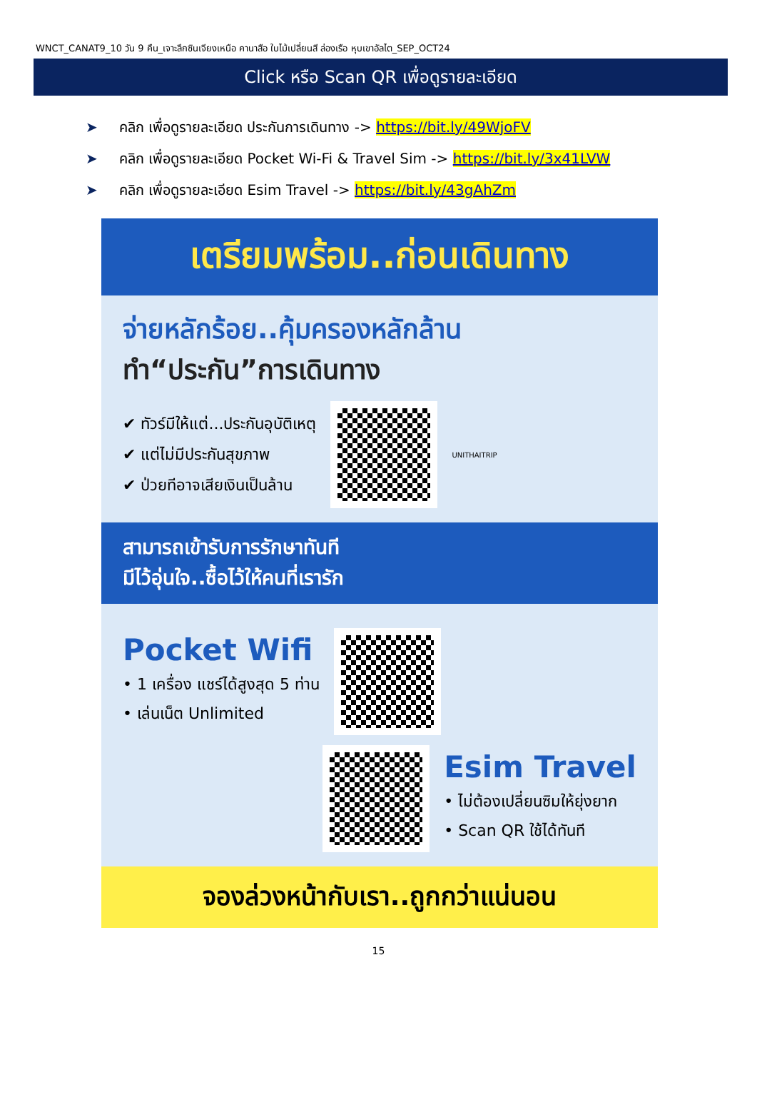WNCT_CANAT9_10 วัน 9 คืน_เจาะลึกซินเจียงเหนือ คานาสือ ใบไม้เปลี่ยนสี ล่องเรือ หุบเขาอัลไต_SEP_OCT24
Click หรือ Scan QR เพื่อดูรายละเอียด
➤ คลิก เพื่อดูรายละเอียด ประกันการเดินทาง -> https://bit.ly/49WjoFV
➤ คลิก เพื่อดูรายละเอียด Pocket Wi-Fi & Travel Sim -> https://bit.ly/3x41LVW
➤ คลิก เพื่อดูรายละเอียด Esim Travel -> https://bit.ly/43gAhZm
เตรียมพร้อม..ก่อนเดินทาง
จ่ายหลักร้อย..คุ้มครองหลักล้าน
ทำ“ประกัน”การเดินทาง
✔ ทัวร์มีให้แต่...ประกันอุบัติเหตุ
✔ แต่ไม่มีประกันสุขภาพ
✔ ป่วยทีอาจเสียเงินเป็นล้าน
UNITHAITRIP
สามารถเข้ารับการรักษาทันที
มีไว้อุ่นใจ..ซื้อไว้ให้คนที่เรารัก
Pocket Wifi
• 1 เครื่อง แชร์ได้สูงสุด 5 ท่าน
• เล่นเน็ต Unlimited
Esim Travel
• ไม่ต้องเปลี่ยนซิมให้ยุ่งยาก
• Scan QR ใช้ได้ทันที
จองล่วงหน้ากับเรา..ถูกกว่าแน่นอน
15